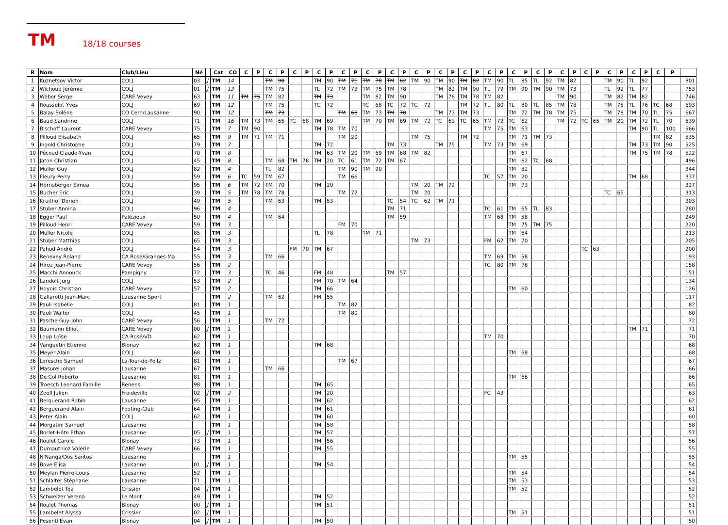TM 18/18 courses
| R | Nom | Club/Lieu | Né | | Cat | CO | C | P | C | P | C | P | C | P | C | P | C | P | C | P | C | P | C | P | C | P | C | P | C | P | C | P | C | P | C | P | C | P | C | P | C | P | |
| --- | --- | --- | --- | --- | --- | --- | --- | --- | --- | --- | --- | --- | --- | --- | --- | --- | --- | --- | --- | --- | --- | --- | --- | --- | --- | --- | --- | --- | --- | --- | --- | --- | --- | --- | --- | --- | --- | --- | --- | --- | --- | --- | --- |
| 1 | Kuznetsov Victor | COLJ | 03 | J | TM | 14 | | | TM | 90 | | | TM | 90 | TM | 71 | TM | 78 | TM | 82 | TM | 90 | TM | 90 | TM | 82 | TM | 90 | TL | 85 | TL | 92 | TM | 82 | | | TM | 90 | TL | 92 | | | 801 |
| 2 | Wichoud Jérémie | COLJ | 01 | J | TM | 13 | | | TM | 75 | | | TL | 72 | TM | 73 | TM | 75 | TM | 78 | | | TM | 82 | TM | 90 | TL | 79 | TM | 90 | TM | 90 | TM | 73 | | | TL | 92 | TL | 77 | | | 753 |
| 3 | Weber Serge | CARE Vevey | 63 | | TM | 11 | TM | 75 | TM | 82 | | | TM | 73 | | | TM | 82 | TM | 90 | | | TM | 78 | TM | 78 | TM | 82 | | | | | TM | 90 | | | TM | 82 | TM | 82 | | | 746 |
| 4 | Rousselot Yves | COLJ | 69 | | TM | 12 | | | TM | 75 | | | TC | 72 | | | TC | 68 | TC | 72 | TC | 72 | | | TM | 72 | TL | 80 | TL | 80 | TL | 85 | TM | 78 | | | TM | 75 | TL | 76 | TC | 68 | 693 |
| 5 | Balay Solène | CO Cern/Lausanne | 90 | | TM | 12 | | | TM | 73 | | | | | TM | 68 | TM | 73 | TM | 70 | | | TM | 73 | TM | 73 | | | TM | 72 | TM | 78 | TM | 75 | | | TM | 78 | TM | 70 | TL | 75 | 667 |
| 6 | Baud Sandrine | COLJ | 71 | | TM | 16 | TM | 73 | TM | 65 | TC | 68 | TM | 69 | | | TM | 70 | TM | 69 | TM | 72 | TC | 62 | TC | 65 | TM | 72 | TC | 62 | | | TM | 72 | TC | 65 | TM | 20 | TM | 72 | TL | 70 | 639 |
| 7 | Bischoff Laurent | CARE Vevey | 75 | | TM | 7 | TM | 90 | | | | | TM | 78 | TM | 70 | | | | | | | | | | | TM | 75 | TM | 63 | | | | | | | | | TM | 90 | TL | 100 | 566 |
| 8 | Pilloud Elisabeth | COLJ | 65 | | TM | 9 | TM | 71 | TM | 71 | | | | | TM | 20 | | | | | TM | 75 | | | TM | 72 | | | TM | 71 | TM | 73 | | | | | | | | | TM | 82 | 535 |
| 9 | Ingold Christophe | COLJ | 79 | | TM | 7 | | | | | | | TM | 72 | | | | | TM | 73 | | | TM | 75 | | | TM | 73 | TM | 69 | | | | | | | | | TM | 73 | TM | 90 | 525 |
| 10 | Pécoud Claude-Yvan | COLJ | 70 | | TM | 8 | | | | | | | TM | 63 | TM | 20 | TM | 69 | TM | 68 | TM | 82 | | | | | | | TM | 67 | | | | | | | | | TM | 75 | TM | 78 | 522 |
| 11 | Jaton Christian | COLJ | 45 | | TM | 8 | | | TM | 68 | TM | 78 | TM | 20 | TC | 61 | TM | 72 | TM | 67 | | | | | | | | | TM | 62 | TC | 68 | | | | | | | | | | | 496 |
| 12 | Müller Guy | COLJ | 82 | | TM | 4 | | | TL | 82 | | | | | TM | 90 | TM | 90 | | | | | | | | | | | TM | 82 | | | | | | | | | | | | | 344 |
| 13 | Fleury Perry | COLJ | 59 | | TM | 6 | TC | 59 | TM | 67 | | | | | TM | 66 | | | | | | | | | | | TC | 57 | TM | 20 | | | | | | | | | TM | 68 | | | 337 |
| 14 | Horrisberger Simea | COLJ | 95 | | TM | 6 | TM | 72 | TM | 70 | | | TM | 20 | | | | | | | TM | 20 | TM | 72 | | | | | TM | 73 | | | | | | | | | | | | | 327 |
| 15 | Bucher Eric | COLJ | 39 | | TM | 5 | TM | 78 | TM | 78 | | | | | TM | 72 | | | | | TM | 20 | | | | | | | | | | | | | | | TC | 65 | | | | | 313 |
| 16 | Kruithof Dorien | COLJ | 49 | | TM | 5 | | | TM | 63 | | | TM | 53 | | | | | TC | 54 | TC | 62 | TM | 71 | | | | | | | | | | | | | | | | | | | 303 |
| 17 | Stuber Annina | COLJ | 96 | | TM | 4 | | | | | | | | | | | | | TM | 71 | | | | | | | TC | 61 | TM | 65 | TL | 83 | | | | | | | | | | | 280 |
| 18 | Egger Paul | Palézieux | 50 | | TM | 4 | | | TM | 64 | | | | | | | | | TM | 59 | | | | | | | TM | 68 | TM | 58 | | | | | | | | | | | | | 249 |
| 19 | Pilloud Henri | CARE Vevey | 59 | | TM | 3 | | | | | | | | | FM | 70 | | | | | | | | | | | | | TM | 75 | TM | 75 | | | | | | | | | | | 220 |
| 20 | Müller Nicole | COLJ | 85 | | TM | 3 | | | | | | | TL | 78 | | | TM | 71 | | | | | | | | | | | TM | 64 | | | | | | | | | | | | | 213 |
| 21 | Stuber Matthias | COLJ | 65 | | TM | 3 | | | | | | | | | | | | | | | TM | 73 | | | | | FM | 62 | TM | 70 | | | | | | | | | | | | | 205 |
| 22 | Pahud André | COLJ | 54 | | TM | 3 | | | | | FM | 70 | TM | 67 | | | | | | | | | | | | | | | | | | | | | TC | 63 | | | | | | | 200 |
| 23 | Renevey Roland | CA Rosé/Granges-Ma | 55 | | TM | 3 | | | TM | 66 | | | | | | | | | | | | | | | | | TM | 69 | TM | 58 | | | | | | | | | | | | | 193 |
| 24 | Hiroz Jean-Pierre | CARE Vevey | 56 | | TM | 2 | | | | | | | | | | | | | | | | | | | | | TC | 80 | TM | 78 | | | | | | | | | | | | | 158 |
| 25 | Macchi Annouck | Pampigny | 72 | | TM | 3 | | | TC | 46 | | | FM | 48 | | | | | TM | 57 | | | | | | | | | | | | | | | | | | | | | | | 151 |
| 26 | Landolt Jürg | COLJ | 53 | | TM | 2 | | | | | | | FM | 70 | TM | 64 | | | | | | | | | | | | | | | | | | | | | | | | | | | 134 |
| 27 | Hoyois Christian | CARE Vevey | 57 | | TM | 2 | | | | | | | TM | 66 | | | | | | | | | | | | | | | TM | 60 | | | | | | | | | | | | | 126 |
| 28 | Gallarotti Jean-Marc | Lausanne Sport | | | TM | 2 | | | TM | 62 | | | FM | 55 | | | | | | | | | | | | | | | | | | | | | | | | | | | | | 117 |
| 29 | Pauli Isabelle | COLJ | 81 | | TM | 1 | | | | | | | | | TM | 82 | | | | | | | | | | | | | | | | | | | | | | | | | | | 82 |
| 30 | Pauli Walter | COLJ | 45 | | TM | 1 | | | | | | | | | TM | 80 | | | | | | | | | | | | | | | | | | | | | | | | | | | 80 |
| 31 | Pasche Guy-John | CARE Vevey | 56 | | TM | 1 | | | TM | 72 | | | | | | | | | | | | | | | | | | | | | | | | | | | | | | | | | 72 |
| 32 | Baumann Elliot | CARE Vevey | 00 | J | TM | 1 | | | | | | | | | | | | | | | | | | | | | | | | | | | | | | | | | TM | 71 | | | 71 |
| 33 | Loup Loïse | CA Rosé/VD | 62 | | TM | 1 | | | | | | | | | | | | | | | | | | | | | TM | 70 | | | | | | | | | | | | | | | 70 |
| 34 | Vanguetin Etienne | Blonay | 62 | | TM | 1 | | | | | | | TM | 68 | | | | | | | | | | | | | | | | | | | | | | | | | | | | | 68 |
| 35 | Meyer Alain | COLJ | 68 | | TM | 1 | | | | | | | | | | | | | | | | | | | | | | | TM | 68 | | | | | | | | | | | | | 68 |
| 36 | Leresche Samuel | La-Tour-de-Peilz | 81 | | TM | 1 | | | | | | | | | TM | 67 | | | | | | | | | | | | | | | | | | | | | | | | | | | 67 |
| 37 | Masurel Johan | Lausanne | 67 | | TM | 1 | | | TM | 66 | | | | | | | | | | | | | | | | | | | | | | | | | | | | | | | | | 66 |
| 38 | De Col Roberto | Lausanne | 81 | | TM | 1 | | | | | | | | | | | | | | | | | | | | | | | TM | 66 | | | | | | | | | | | | | 66 |
| 39 | Troesch Leonard Famille | Renens | 98 | | TM | 1 | | | | | | | TM | 65 | | | | | | | | | | | | | | | | | | | | | | | | | | | | | 65 |
| 40 | Zoell Julien | Froideville | 02 | J | TM | 2 | | | | | | | TM | 20 | | | | | | | | | | | | | FC | 43 | | | | | | | | | | | | | | | 63 |
| 41 | Berguerand Robin | Lausanne | 95 | | TM | 1 | | | | | | | TM | 62 | | | | | | | | | | | | | | | | | | | | | | | | | | | | | 62 |
| 42 | Berguerand Alain | Footing-Club | 64 | | TM | 1 | | | | | | | TM | 61 | | | | | | | | | | | | | | | | | | | | | | | | | | | | | 61 |
| 43 | Peter Alain | COLJ | 62 | | TM | 1 | | | | | | | TM | 60 | | | | | | | | | | | | | | | | | | | | | | | | | | | | | 60 |
| 44 | Morgatini Samuel | Lausanne | | | TM | 1 | | | | | | | TM | 58 | | | | | | | | | | | | | | | | | | | | | | | | | | | | | 58 |
| 45 | Borlet-Hôte Ethan | Lausanne | 05 | J | TM | 1 | | | | | | | TM | 57 | | | | | | | | | | | | | | | | | | | | | | | | | | | | | 57 |
| 46 | Roulet Carole | Blonay | 73 | | TM | 1 | | | | | | | TM | 56 | | | | | | | | | | | | | | | | | | | | | | | | | | | | | 56 |
| 47 | Dumauthioz Valérie | CARE Vevey | 66 | | TM | 1 | | | | | | | TM | 55 | | | | | | | | | | | | | | | | | | | | | | | | | | | | | 55 |
| 48 | N'Nanga/Dos Santos | Lausanne | | | TM | 1 | | | | | | | | | | | | | | | | | | | | | | | TM | 55 | | | | | | | | | | | | | 55 |
| 49 | Bove Elisa | Lausanne | 01 | J | TM | 1 | | | | | | | TM | 54 | | | | | | | | | | | | | | | | | | | | | | | | | | | | | 54 |
| 50 | Meylan Pierre-Louis | Lausanne | 52 | | TM | 1 | | | | | | | | | | | | | | | | | | | | | | | TM | 54 | | | | | | | | | | | | | 54 |
| 51 | Schlalter Stéphane | Lausanne | 71 | | TM | 1 | | | | | | | | | | | | | | | | | | | | | | | TM | 53 | | | | | | | | | | | | | 53 |
| 52 | Lambelet Téa | Crissier | 04 | j | TM | 1 | | | | | | | | | | | | | | | | | | | | | | | TM | 52 | | | | | | | | | | | | | 52 |
| 53 | Schweizer Verena | Le Mont | 49 | | TM | 1 | | | | | | | TM | 52 | | | | | | | | | | | | | | | | | | | | | | | | | | | | | 52 |
| 54 | Roulet Thomas | Blonay | 00 | J | TM | 1 | | | | | | | TM | 51 | | | | | | | | | | | | | | | | | | | | | | | | | | | | | 51 |
| 55 | Lambelet Alyssa | Crissier | 02 | j | TM | 1 | | | | | | | | | | | | | | | | | | | | | | | TM | 51 | | | | | | | | | | | | | 51 |
| 56 | Pesenti Evan | Blonay | 04 | J | TM | 1 | | | | | | | TM | 50 | | | | | | | | | | | | | | | | | | | | | | | | | | | | | 50 |